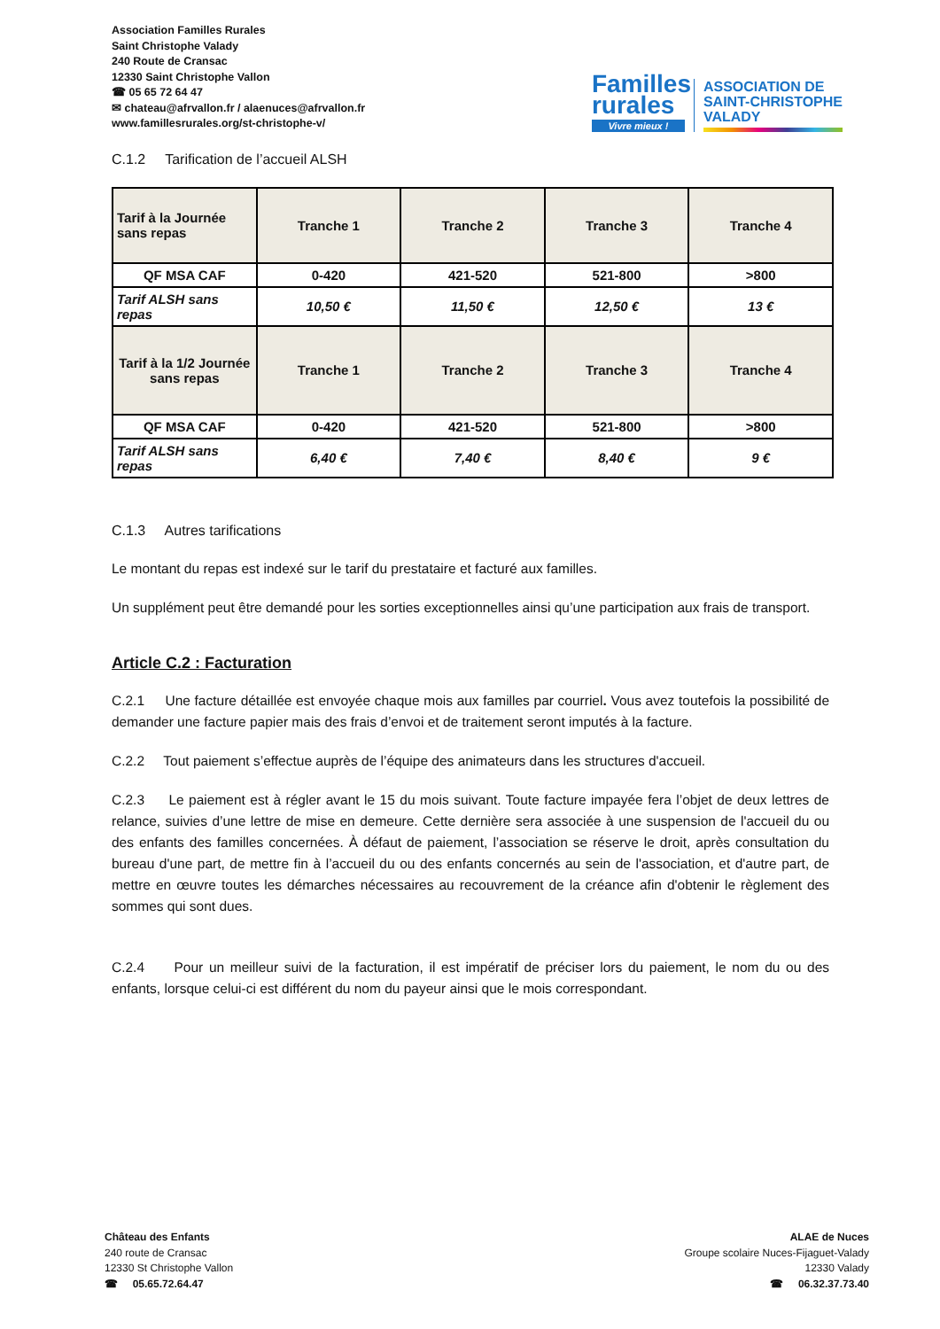Association Familles Rurales
Saint Christophe Valady
240 Route de Cransac
12330 Saint Christophe Vallon
☎ 05 65 72 64 47
✉ chateau@afrvallon.fr / alaenuces@afrvallon.fr
www.famillesrurales.org/st-christophe-v/
Familles
rurales
Vivre mieux !
ASSOCIATION DE
SAINT-CHRISTOPHE
VALADY
C.1.2 Tarification de l’accueil ALSH
| Tarif à la Journée sans repas | Tranche 1 | Tranche 2 | Tranche 3 | Tranche 4 |
| QF MSA CAF | 0-420 | 421-520 | 521-800 | >800 |
| Tarif ALSH sans repas | 10,50 € | 11,50 € | 12,50 € | 13 € |
| Tarif à la 1/2 Journée sans repas | Tranche 1 | Tranche 2 | Tranche 3 | Tranche 4 |
| QF MSA CAF | 0-420 | 421-520 | 521-800 | >800 |
| Tarif ALSH sans repas | 6,40 € | 7,40 € | 8,40 € | 9 € |
C.1.3 Autres tarifications
Le montant du repas est indexé sur le tarif du prestataire et facturé aux familles.
Un supplément peut être demandé pour les sorties exceptionnelles ainsi qu’une participation aux frais de transport.
Article C.2 : Facturation
C.2.1 Une facture détaillée est envoyée chaque mois aux familles par courriel. Vous avez toutefois la possibilité de demander une facture papier mais des frais d’envoi et de traitement seront imputés à la facture.
C.2.2 Tout paiement s’effectue auprès de l’équipe des animateurs dans les structures d'accueil.
C.2.3 Le paiement est à régler avant le 15 du mois suivant. Toute facture impayée fera l’objet de deux lettres de relance, suivies d’une lettre de mise en demeure. Cette dernière sera associée à une suspension de l'accueil du ou des enfants des familles concernées. À défaut de paiement, l’association se réserve le droit, après consultation du bureau d'une part, de mettre fin à l’accueil du ou des enfants concernés au sein de l'association, et d'autre part, de mettre en œuvre toutes les démarches nécessaires au recouvrement de la créance afin d'obtenir le règlement des sommes qui sont dues.
C.2.4 Pour un meilleur suivi de la facturation, il est impératif de préciser lors du paiement, le nom du ou des enfants, lorsque celui-ci est différent du nom du payeur ainsi que le mois correspondant.
Château des Enfants
240 route de Cransac
12330 St Christophe Vallon
☎ 05.65.72.64.47
ALAE de Nuces
Groupe scolaire Nuces-Fijaguet-Valady
12330 Valady
☎ 06.32.37.73.40